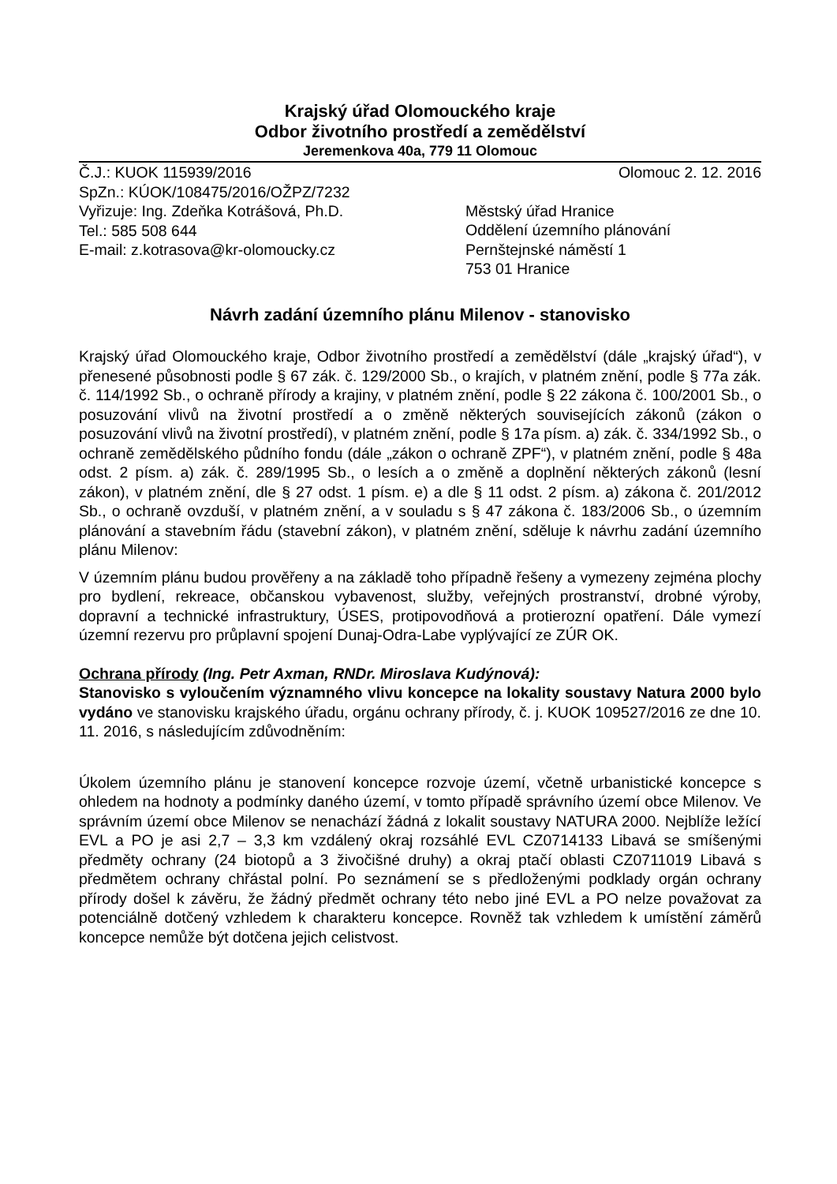Krajský úřad Olomouckého kraje
Odbor životního prostředí a zemědělství
Jeremenkova 40a, 779 11 Olomouc
Č.J.: KUOK 115939/2016 Olomouc 2. 12. 2016
SpZn.: KÚOK/108475/2016/OŽPZ/7232
Vyřizuje: Ing. Zdeňka Kotrášová, Ph.D.
Tel.: 585 508 644
E-mail: z.kotrasova@kr-olomoucky.cz
Městský úřad Hranice
Oddělení územního plánování
Pernštejnské náměstí 1
753 01 Hranice
Návrh zadání územního plánu Milenov - stanovisko
Krajský úřad Olomouckého kraje, Odbor životního prostředí a zemědělství (dále „krajský úřad“), v přenesené působnosti podle § 67 zák. č. 129/2000 Sb., o krajích, v platném znění, podle § 77a zák. č. 114/1992 Sb., o ochraně přírody a krajiny, v platném znění, podle § 22 zákona č. 100/2001 Sb., o posuzování vlivů na životní prostředí a o změně některých souvisejících zákonů (zákon o posuzování vlivů na životní prostředí), v platném znění, podle § 17a písm. a) zák. č. 334/1992 Sb., o ochraně zemědělského půdního fondu (dále „zákon o ochraně ZPF“), v platném znění, podle § 48a odst. 2 písm. a) zák. č. 289/1995 Sb., o lesích a o změně a doplnění některých zákonů (lesní zákon), v platném znění, dle § 27 odst. 1 písm. e) a dle § 11 odst. 2 písm. a) zákona č. 201/2012 Sb., o ochraně ovzduší, v platném znění, a v souladu s § 47 zákona č. 183/2006 Sb., o územním plánování a stavebním řádu (stavební zákon), v platném znění, sděluje k návrhu zadání územního plánu Milenov:
V územním plánu budou prověřeny a na základě toho případně řešeny a vymezeny zejména plochy pro bydlení, rekreace, občanskou vybavenost, služby, veřejných prostranství, drobné výroby, dopravní a technické infrastruktury, ÚSES, protipovodňová a protierozní opatření. Dále vymezí územní rezervu pro průplavní spojení Dunaj-Odra-Labe vyplývající ze ZÚR OK.
Ochrana přírody (Ing. Petr Axman, RNDr. Miroslava Kudýnová):
Stanovisko s vyloučením významného vlivu koncepce na lokality soustavy Natura 2000 bylo vydáno ve stanovisku krajského úřadu, orgánu ochrany přírody, č. j. KUOK 109527/2016 ze dne 10. 11. 2016, s následujícím zdůvodněním:
Úkolem územního plánu je stanovení koncepce rozvoje území, včetně urbanistické koncepce s ohledem na hodnoty a podmínky daného území, v tomto případě správního území obce Milenov. Ve správním území obce Milenov se nenachází žádná z lokalit soustavy NATURA 2000. Nejblíže ležící EVL a PO je asi 2,7 – 3,3 km vzdálený okraj rozsáhlé EVL CZ0714133 Libavá se smíšenými předměty ochrany (24 biotopů a 3 živočišné druhy) a okraj ptačí oblasti CZ0711019 Libavá s předmětem ochrany chřástal polní. Po seznámení se s předloženými podklady orgán ochrany přírody došel k závěru, že žádný předmět ochrany této nebo jiné EVL a PO nelze považovat za potenciálně dotčený vzhledem k charakteru koncepce. Rovněž tak vzhledem k umístění záměrů koncepce nemůže být dotčena jejich celistvost.